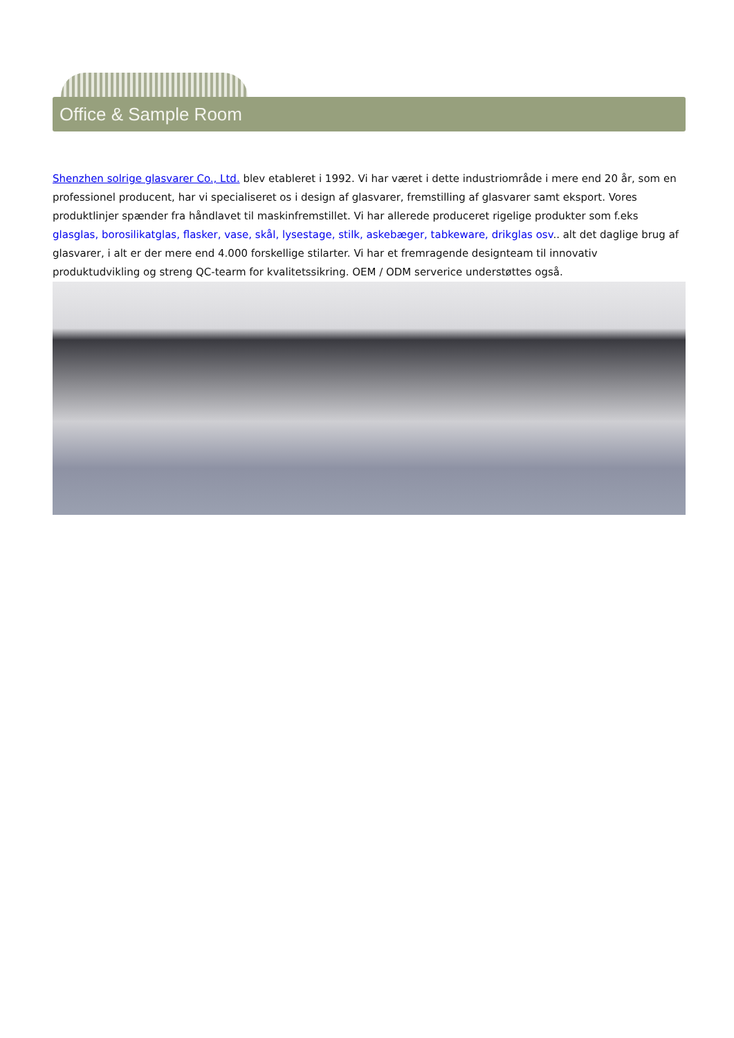Office & Sample Room
Shenzhen solrige glasvarer Co., Ltd. blev etableret i 1992. Vi har været i dette industriområde i mere end 20 år, som en professionel producent, har vi specialiseret os i design af glasvarer, fremstilling af glasvarer samt eksport. Vores produktlinjer spænder fra håndlavet til maskinfremstillet. Vi har allerede produceret rigelige produkter som f.eks glasglas, borosilikatglas, flasker, vase, skål, lysestage, stilk, askebæger, tabkeware, drikglas osv.. alt det daglige brug af glasvarer, i alt er der mere end 4.000 forskellige stilarter. Vi har et fremragende designteam til innovativ produktudvikling og streng QC-tearm for kvalitetssikring. OEM / ODM serverice understøttes også.